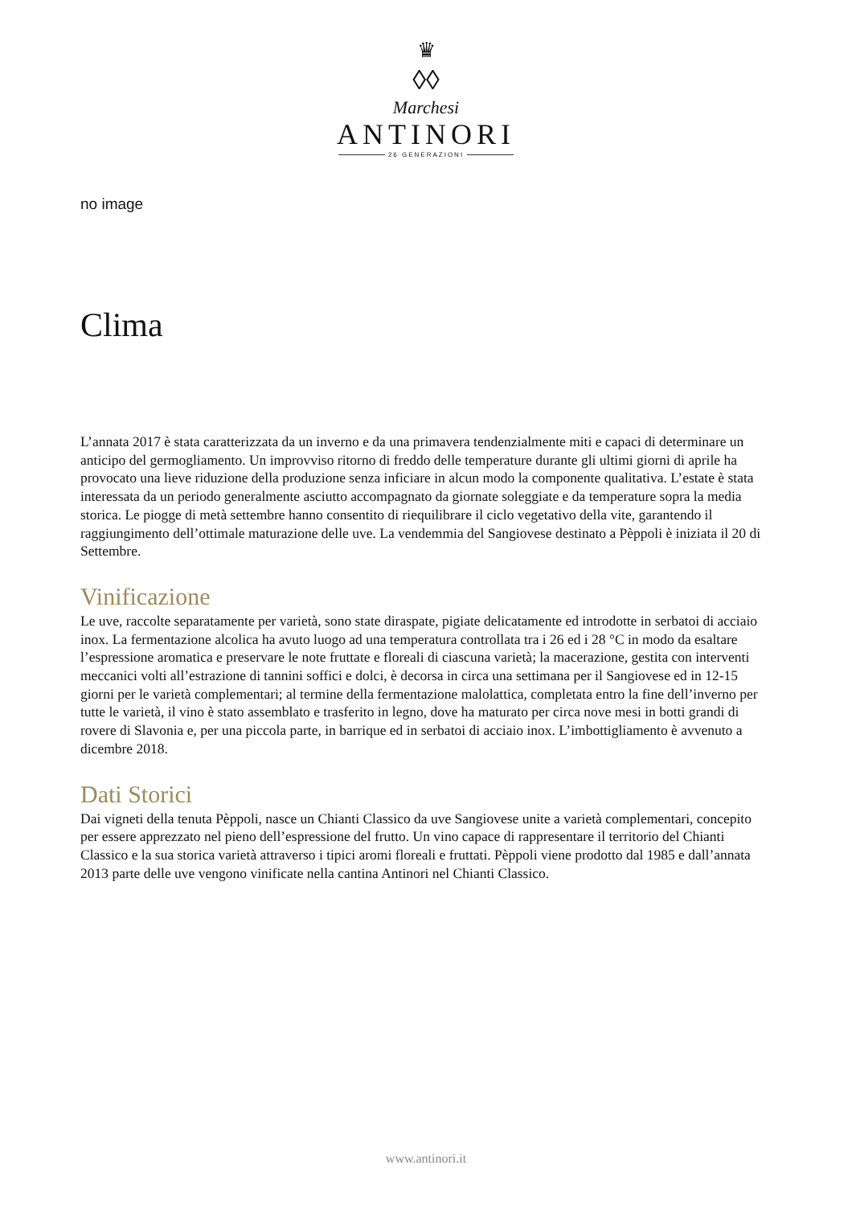♛
◊◊
Marchesi
ANTINORI
26 GENERAZIONI
no image
Clima
L’annata 2017 è stata caratterizzata da un inverno e da una primavera tendenzialmente miti e capaci di determinare un anticipo del germogliamento. Un improvviso ritorno di freddo delle temperature durante gli ultimi giorni di aprile ha provocato una lieve riduzione della produzione senza inficiare in alcun modo la componente qualitativa. L’estate è stata interessata da un periodo generalmente asciutto accompagnato da giornate soleggiate e da temperature sopra la media storica. Le piogge di metà settembre hanno consentito di riequilibrare il ciclo vegetativo della vite, garantendo il raggiungimento dell’ottimale maturazione delle uve. La vendemmia del Sangiovese destinato a Pèppoli è iniziata il 20 di Settembre.
Vinificazione
Le uve, raccolte separatamente per varietà, sono state diraspate, pigiate delicatamente ed introdotte in serbatoi di acciaio inox. La fermentazione alcolica ha avuto luogo ad una temperatura controllata tra i 26 ed i 28 °C in modo da esaltare l’espressione aromatica e preservare le note fruttate e floreali di ciascuna varietà; la macerazione, gestita con interventi meccanici volti all’estrazione di tannini soffici e dolci, è decorsa in circa una settimana per il Sangiovese ed in 12-15 giorni per le varietà complementari; al termine della fermentazione malolattica, completata entro la fine dell’inverno per tutte le varietà, il vino è stato assemblato e trasferito in legno, dove ha maturato per circa nove mesi in botti grandi di rovere di Slavonia e, per una piccola parte, in barrique ed in serbatoi di acciaio inox. L’imbottigliamento è avvenuto a dicembre 2018.
Dati Storici
Dai vigneti della tenuta Pèppoli, nasce un Chianti Classico da uve Sangiovese unite a varietà complementari, concepito per essere apprezzato nel pieno dell’espressione del frutto. Un vino capace di rappresentare il territorio del Chianti Classico e la sua storica varietà attraverso i tipici aromi floreali e fruttati. Pèppoli viene prodotto dal 1985 e dall’annata 2013 parte delle uve vengono vinificate nella cantina Antinori nel Chianti Classico.
www.antinori.it